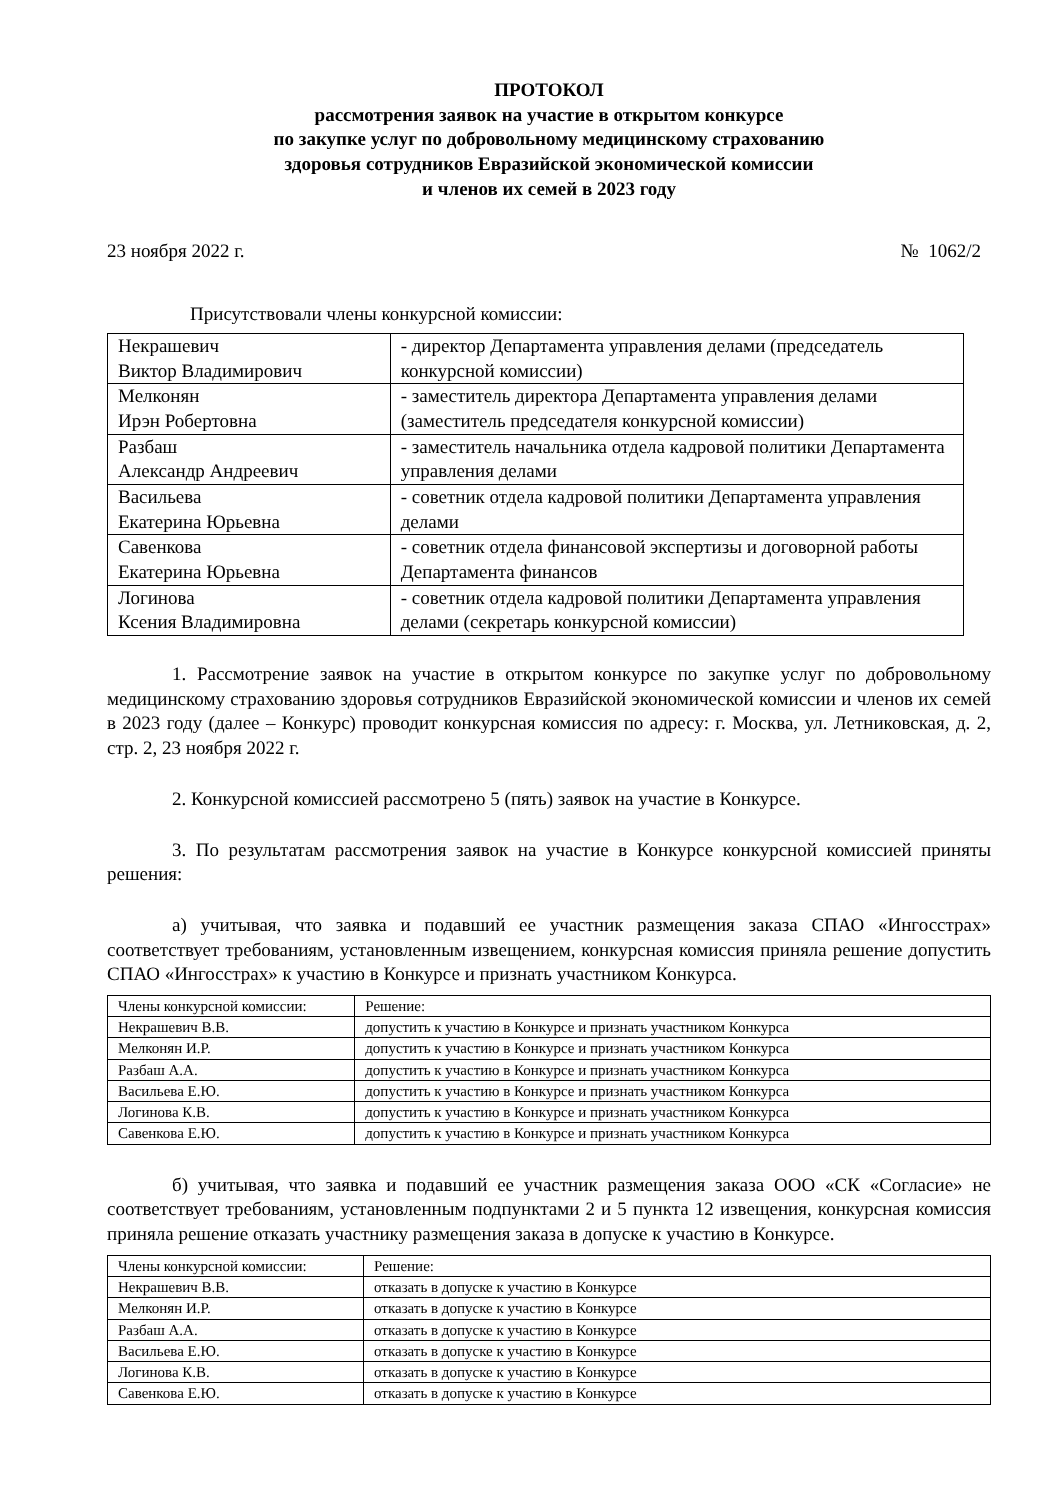ПРОТОКОЛ
рассмотрения заявок на участие в открытом конкурсе
по закупке услуг по добровольному медицинскому страхованию
здоровья сотрудников Евразийской экономической комиссии
и членов их семей в 2023 году
23 ноября 2022 г. № 1062/2
Присутствовали члены конкурсной комиссии:
| Некрашевич Виктор Владимирович | - директор Департамента управления делами (председатель конкурсной комиссии) |
| Мелконян Ирэн Робертовна | - заместитель директора Департамента управления делами (заместитель председателя конкурсной комиссии) |
| Разбаш Александр Андреевич | - заместитель начальника отдела кадровой политики Департамента управления делами |
| Васильева Екатерина Юрьевна | - советник отдела кадровой политики Департамента управления делами |
| Савенкова Екатерина Юрьевна | - советник отдела финансовой экспертизы и договорной работы Департамента финансов |
| Логинова Ксения Владимировна | - советник отдела кадровой политики Департамента управления делами (секретарь конкурсной комиссии) |
1. Рассмотрение заявок на участие в открытом конкурсе по закупке услуг по добровольному медицинскому страхованию здоровья сотрудников Евразийской экономической комиссии и членов их семей в 2023 году (далее – Конкурс) проводит конкурсная комиссия по адресу: г. Москва, ул. Летниковская, д. 2, стр. 2, 23 ноября 2022 г.
2. Конкурсной комиссией рассмотрено 5 (пять) заявок на участие в Конкурсе.
3. По результатам рассмотрения заявок на участие в Конкурсе конкурсной комиссией приняты решения:
а) учитывая, что заявка и подавший ее участник размещения заказа СПАО «Ингосстрах» соответствует требованиям, установленным извещением, конкурсная комиссия приняла решение допустить СПАО «Ингосстрах» к участию в Конкурсе и признать участником Конкурса.
| Члены конкурсной комиссии: | Решение: |
| Некрашевич В.В. | допустить к участию в Конкурсе и признать участником Конкурса |
| Мелконян И.Р. | допустить к участию в Конкурсе и признать участником Конкурса |
| Разбаш А.А. | допустить к участию в Конкурсе и признать участником Конкурса |
| Васильева Е.Ю. | допустить к участию в Конкурсе и признать участником Конкурса |
| Логинова К.В. | допустить к участию в Конкурсе и признать участником Конкурса |
| Савенкова Е.Ю. | допустить к участию в Конкурсе и признать участником Конкурса |
б) учитывая, что заявка и подавший ее участник размещения заказа ООО «СК «Согласие» не соответствует требованиям, установленным подпунктами 2 и 5 пункта 12 извещения, конкурсная комиссия приняла решение отказать участнику размещения заказа в допуске к участию в Конкурсе.
| Члены конкурсной комиссии: | Решение: |
| Некрашевич В.В. | отказать в допуске к участию в Конкурсе |
| Мелконян И.Р. | отказать в допуске к участию в Конкурсе |
| Разбаш А.А. | отказать в допуске к участию в Конкурсе |
| Васильева Е.Ю. | отказать в допуске к участию в Конкурсе |
| Логинова К.В. | отказать в допуске к участию в Конкурсе |
| Савенкова Е.Ю. | отказать в допуске к участию в Конкурсе |